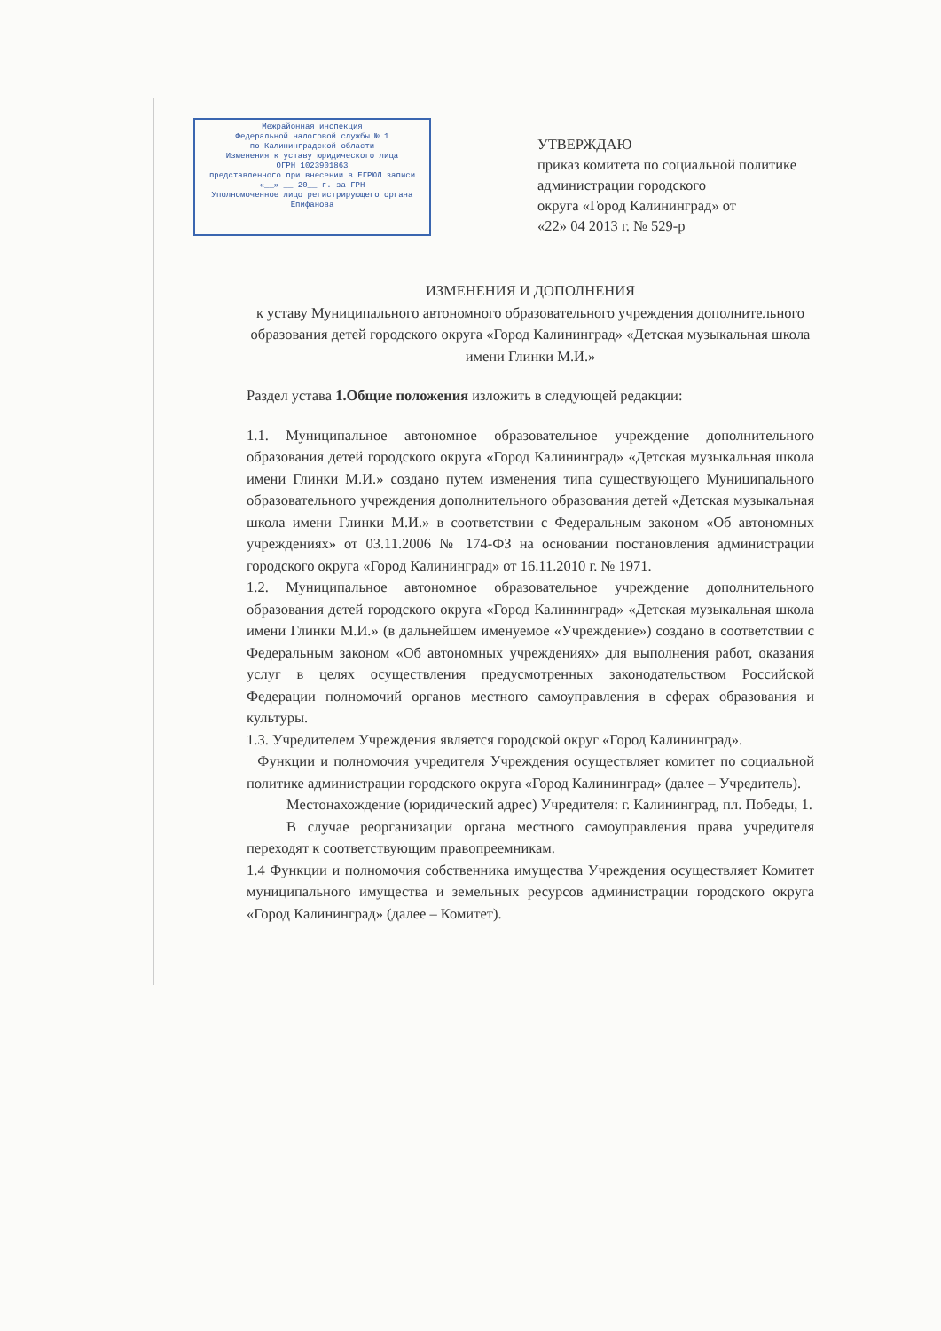Межрайонная инспекция
Федеральной налоговой службы № 1
по Калининградской области
Изменения к уставу юридического лица
ОГРН 1023901863
представленного при внесении в ЕГРЮЛ записи
«__» __ 20__ г. за ГРН
Уполномоченное лицо регистрирующего органа
Епифанова
УТВЕРЖДАЮ
приказ комитета по социальной политике
администрации городского
округа «Город Калининград» от
«22» 04 2013 г. № 529-р
ИЗМЕНЕНИЯ И ДОПОЛНЕНИЯ
к уставу Муниципального автономного образовательного учреждения дополнительного образования детей городского округа «Город Калининград» «Детская музыкальная школа имени Глинки М.И.»
Раздел устава 1.Общие положения изложить в следующей редакции:
1.1. Муниципальное автономное образовательное учреждение дополнительного образования детей городского округа «Город Калининград» «Детская музыкальная школа имени Глинки М.И.» создано путем изменения типа существующего Муниципального образовательного учреждения дополнительного образования детей «Детская музыкальная школа имени Глинки М.И.» в соответствии с Федеральным законом «Об автономных учреждениях» от 03.11.2006 № 174-ФЗ на основании постановления администрации городского округа «Город Калининград» от 16.11.2010 г. № 1971.
1.2. Муниципальное автономное образовательное учреждение дополнительного образования детей городского округа «Город Калининград» «Детская музыкальная школа имени Глинки М.И.» (в дальнейшем именуемое «Учреждение») создано в соответствии с Федеральным законом «Об автономных учреждениях» для выполнения работ, оказания услуг в целях осуществления предусмотренных законодательством Российской Федерации полномочий органов местного самоуправления в сферах образования и культуры.
1.3. Учредителем Учреждения является городской округ «Город Калининград».
Функции и полномочия учредителя Учреждения осуществляет комитет по социальной политике администрации городского округа «Город Калининград» (далее – Учредитель).
Местонахождение (юридический адрес) Учредителя: г. Калининград, пл. Победы, 1.
В случае реорганизации органа местного самоуправления права учредителя переходят к соответствующим правопреемникам.
1.4 Функции и полномочия собственника имущества Учреждения осуществляет Комитет муниципального имущества и земельных ресурсов администрации городского округа «Город Калининград» (далее – Комитет).